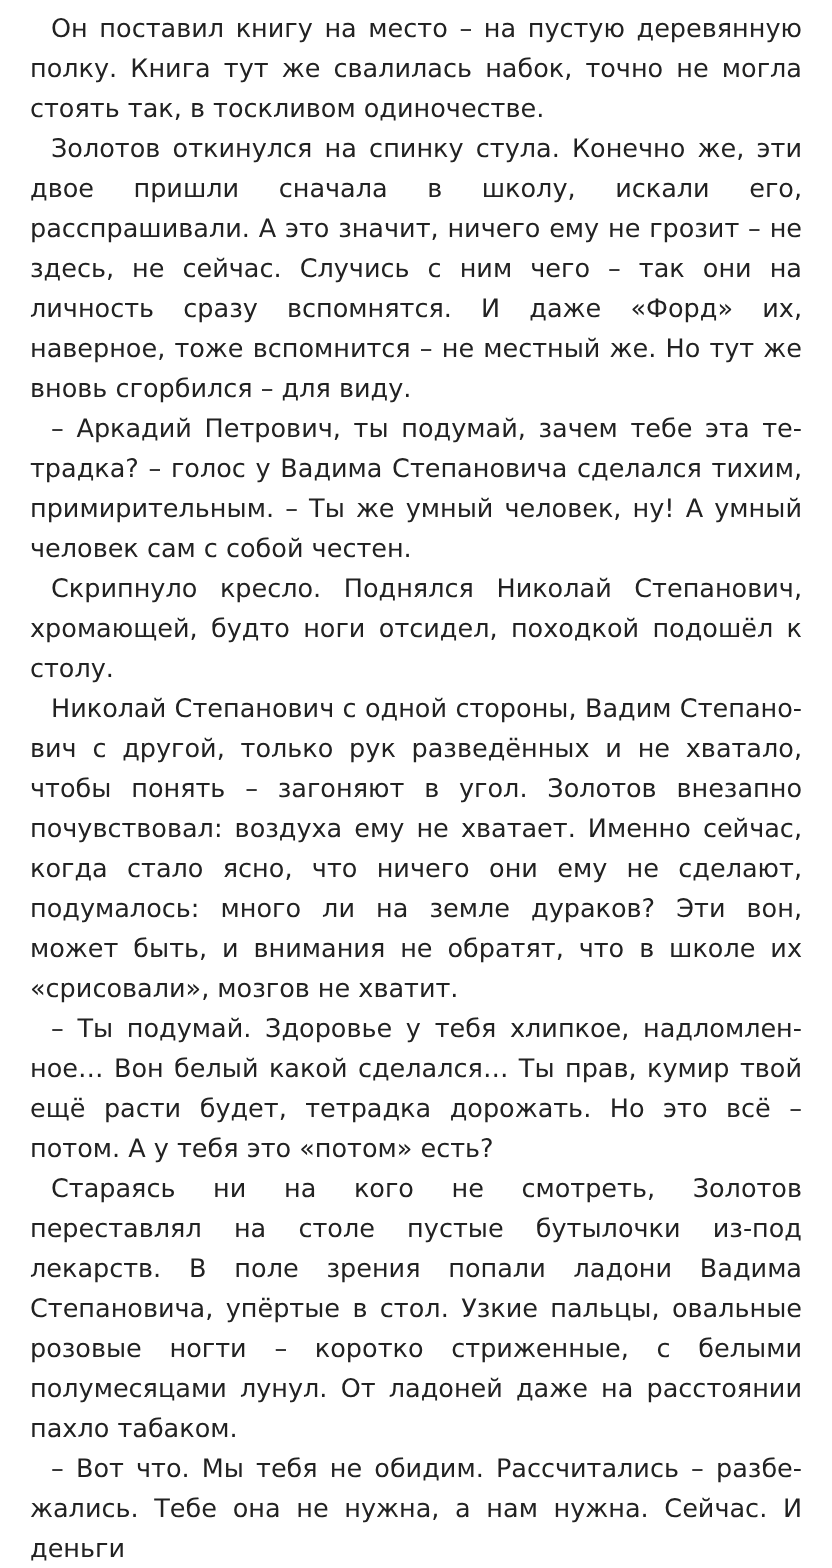Он поставил книгу на место – на пустую деревянную полку. Книга тут же свалилась набок, точно не могла сто­ять так, в тоскливом одиночестве.
Золотов откинулся на спинку стула. Конечно же, эти двое пришли сначала в школу, искали его, расспрашива­ли. А это значит, ничего ему не грозит – не здесь, не сей­час. Случись с ним чего – так они на личность сразу вспом­нятся. И даже «Форд» их, наверное, тоже вспомнится – не местный же. Но тут же вновь сгорбился – для виду.
– Аркадий Петрович, ты подумай, зачем тебе эта те­традка? – голос у Вадима Степановича сделался тихим, примирительным. – Ты же умный человек, ну! А умный че­ловек сам с собой честен.
Скрипнуло кресло. Поднялся Николай Степанович, хро­мающей, будто ноги отсидел, походкой подошёл к столу.
Николай Степанович с одной стороны, Вадим Степано­вич с другой, только рук разведённых и не хватало, чтобы понять – загоняют в угол. Золотов внезапно почувство­вал: воздуха ему не хватает. Именно сейчас, когда стало ясно, что ничего они ему не сделают, подумалось: много ли на земле дураков? Эти вон, может быть, и внимания не обратят, что в школе их «срисовали», мозгов не хватит.
– Ты подумай. Здоровье у тебя хлипкое, надломлен­ное… Вон белый какой сделался… Ты прав, кумир твой ещё расти будет, тетрадка дорожать. Но это всё – потом. А у тебя это «потом» есть?
Стараясь ни на кого не смотреть, Золотов переставлял на столе пустые бутылочки из-под лекарств. В поле зре­ния попали ладони Вадима Степановича, упёртые в стол. Узкие пальцы, овальные розовые ногти – коротко стри­женные, с белыми полумесяцами лунул. От ладоней даже на расстоянии пахло табаком.
– Вот что. Мы тебя не обидим. Рассчитались – разбе­жались. Тебе она не нужна, а нам нужна. Сейчас. И деньги